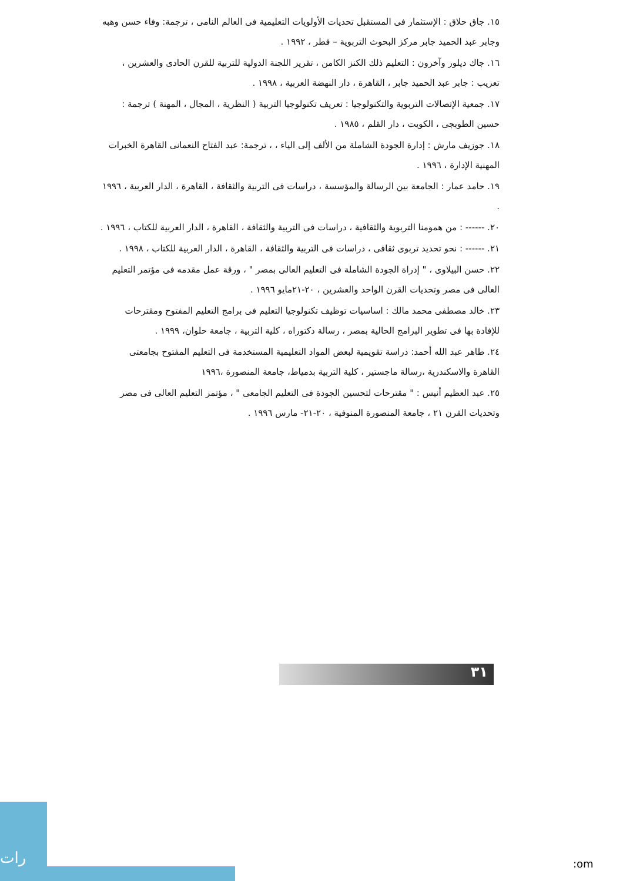١٥. جاق حلاق : الإستثمار فى المستقبل تحديات الأولويات التعليمية فى العالم النامى ، ترجمة: وفاء حسن وهبه وجابر عبد الحميد جابر مركز البحوث التربوية – قطر ، ١٩٩٢ .
١٦. جاك ديلور وآخرون : التعليم ذلك الكنز الكامن ، تقرير اللجنة الدولية للتربية للقرن الحادى والعشرين ، تعريب : جابر عبد الحميد جابر ، القاهرة ، دار النهضة العربية ، ١٩٩٨ .
١٧. جمعية الإتصالات التربوية والتكنولوجيا : تعريف تكنولوجيا التربية ( النظرية ، المجال ، المهنة ) ترجمة : حسين الطوبجى ، الكويت ، دار القلم ، ١٩٨٥ .
١٨. جوزيف مارش : إدارة الجودة الشاملة من الألف إلى الياء ، ، ترجمة: عبد الفتاح النعمانى القاهرة الخبرات المهنية الإدارة ، ١٩٩٦ .
١٩. حامد عمار : الجامعة بين الرسالة والمؤسسة ، دراسات فى التربية والثقافة ، القاهرة ، الدار العربية ، ١٩٩٦ .
٢٠. ------ : من همومنا التربوية والثقافية ، دراسات فى التربية والثقافة ، القاهرة ، الدار العربية للكتاب ، ١٩٩٦ .
٢١. ------ : نحو تحديد تربوى ثقافى ، دراسات فى التربية والثقافة ، القاهرة ، الدار العربية للكتاب ، ١٩٩٨ .
٢٢. حسن البيلاوى ، " إدراة الجودة الشاملة فى التعليم العالى بمصر " ، ورقة عمل مقدمه فى مؤتمر التعليم العالى فى مصر وتحديات القرن الواحد والعشرين ، ٢٠-٢١مايو ١٩٩٦ .
٢٣. خالد مصطفى محمد مالك : اساسيات توظيف تكنولوجيا التعليم فى برامج التعليم المفتوح ومقترحات للإفادة بها فى تطوير البرامج الحالية بمصر ، رسالة دكتوراه ، كلية التربية ، جامعة حلوان، ١٩٩٩ .
٢٤. طاهر عبد الله أحمد: دراسة تقويمية لبعض المواد التعليمية المستخدمة فى التعليم المفتوح بجامعتى القاهرة والاسكندرية ،رسالة ماجستير ، كلية التربية بدمياط، جامعة المنصورة ،١٩٩٦
٢٥. عبد العظيم أنيس : " مقترحات لتحسين الجودة فى التعليم الجامعى " ، مؤتمر التعليم العالى فى مصر وتحديات القرن ٢١ ، جامعة المنصورة المنوفية ، ٢٠-٢١- مارس ١٩٩٦ .
٣١
رات
:om